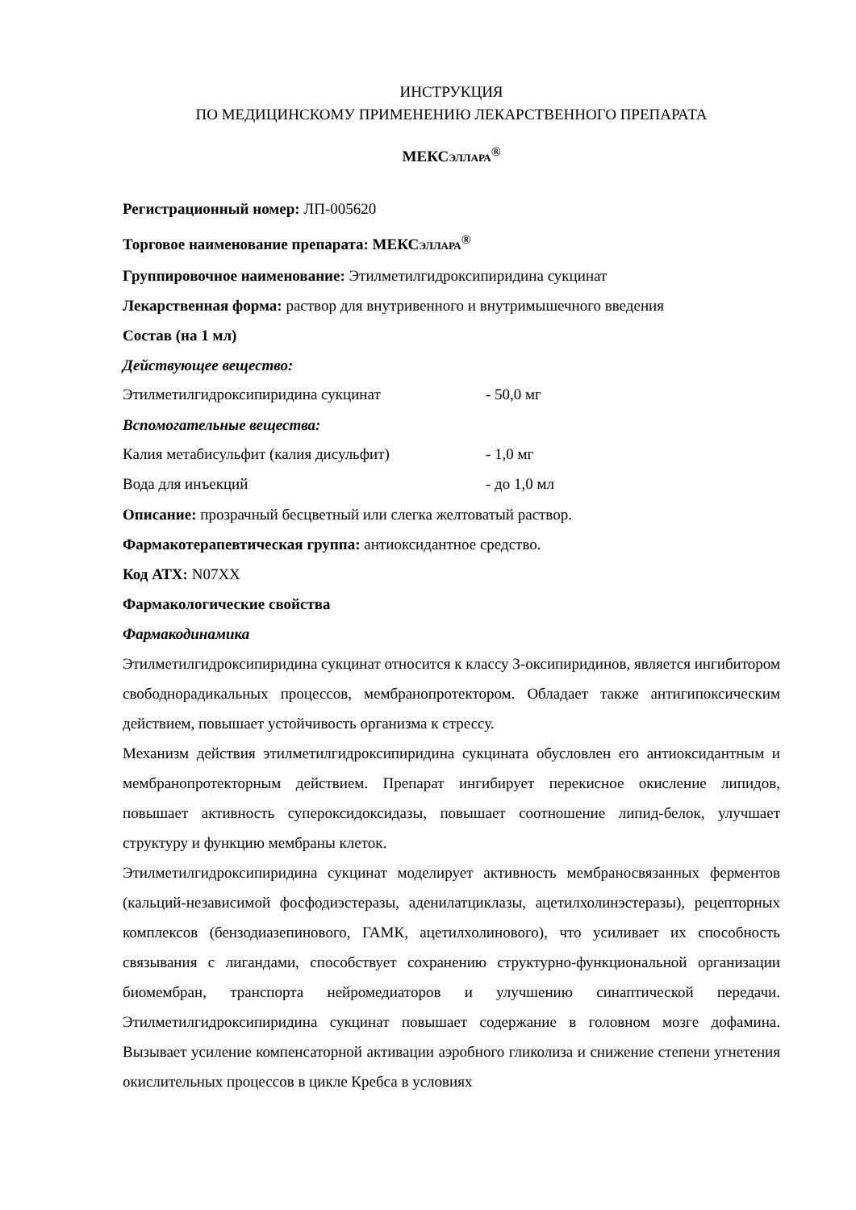ИНСТРУКЦИЯ
ПО МЕДИЦИНСКОМУ ПРИМЕНЕНИЮ ЛЕКАРСТВЕННОГО ПРЕПАРАТА
МЕКСЭЛЛАРА<sup>®</sup>
Регистрационный номер: ЛП-005620
Торговое наименование препарата: МЕКСЭЛЛАРА<sup>®</sup>
Группировочное наименование: Этилметилгидроксипиридина сукцинат
Лекарственная форма: раствор для внутривенного и внутримышечного введения
Состав (на 1 мл)
Действующее вещество:
| Этилметилгидроксипиридина сукцинат | - 50,0 мг |
Вспомогательные вещества:
| Калия метабисульфит (калия дисульфит) | - 1,0 мг |
| Вода для инъекций | - до 1,0 мл |
Описание: прозрачный бесцветный или слегка желтоватый раствор.
Фармакотерапевтическая группа: антиоксидантное средство.
Код АТХ: N07XX
Фармакологические свойства
Фармакодинамика
Этилметилгидроксипиридина сукцинат относится к классу 3-оксипиридинов, является ингибитором свободнорадикальных процессов, мембранопротектором. Обладает также антигипоксическим действием, повышает устойчивость организма к стрессу.
Механизм действия этилметилгидроксипиридина сукцината обусловлен его антиоксидантным и мембранопротекторным действием. Препарат ингибирует перекисное окисление липидов, повышает активность супероксидоксидазы, повышает соотношение липид-белок, улучшает структуру и функцию мембраны клеток.
Этилметилгидроксипиридина сукцинат моделирует активность мембраносвязанных ферментов (кальций-независимой фосфодиэстеразы, аденилатциклазы, ацетилхолинэстеразы), рецепторных комплексов (бензодиазепинового, ГАМК, ацетилхолинового), что усиливает их способность связывания с лигандами, способствует сохранению структурно-функциональной организации биомембран, транспорта нейромедиаторов и улучшению синаптической передачи. Этилметилгидроксипиридина сукцинат повышает содержание в головном мозге дофамина. Вызывает усиление компенсаторной активации аэробного гликолиза и снижение степени угнетения окислительных процессов в цикле Кребса в условиях